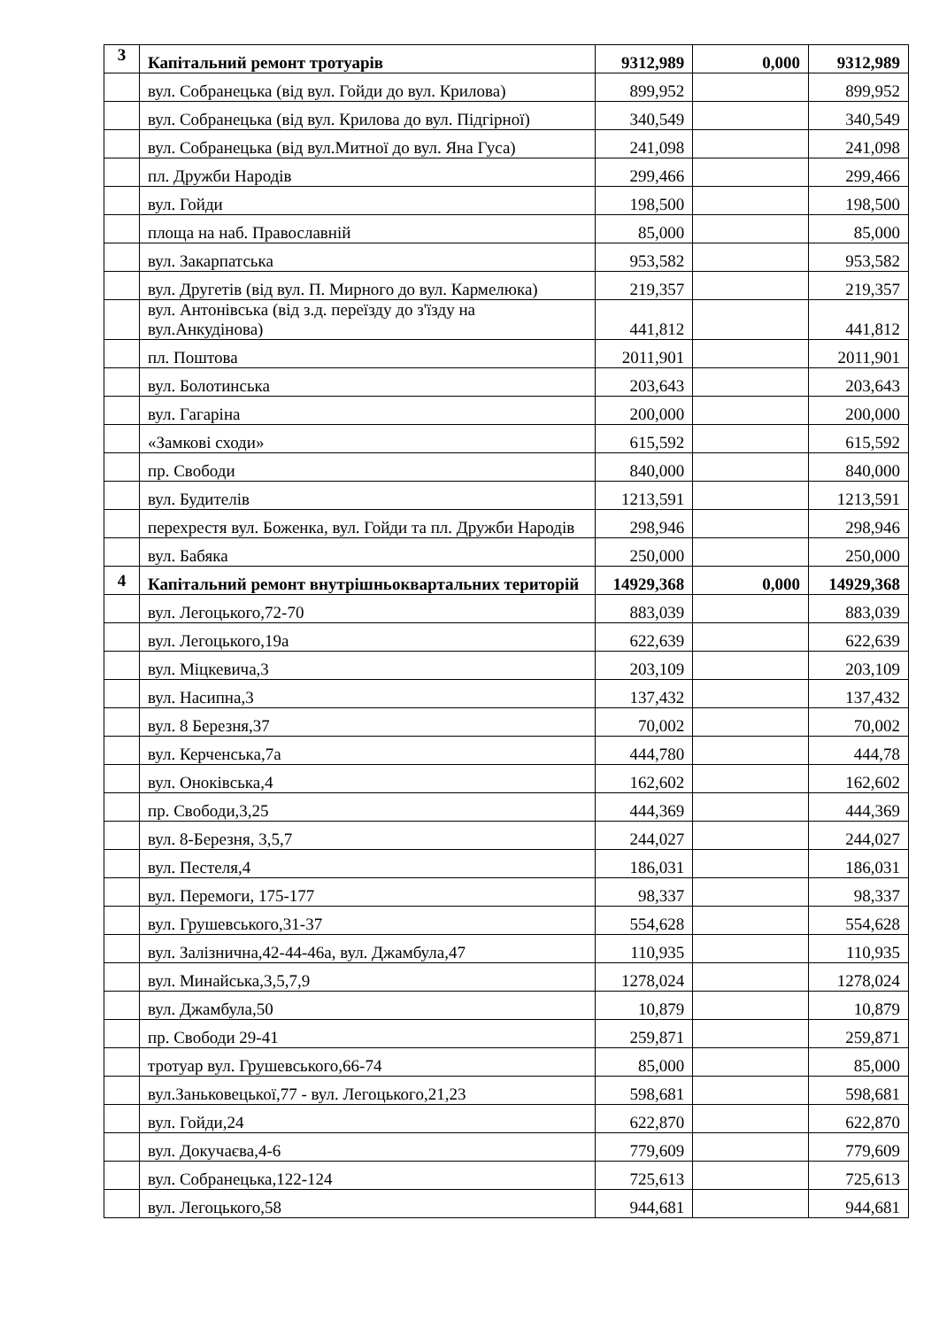| 3 | Капітальний ремонт тротуарів | 9312,989 | 0,000 | 9312,989 |
| | вул. Собранецька (від вул. Гойди до вул. Крилова) | 899,952 | | 899,952 |
| | вул. Собранецька (від вул. Крилова до вул. Підгірної) | 340,549 | | 340,549 |
| | вул. Собранецька (від вул.Митної до вул. Яна Гуса) | 241,098 | | 241,098 |
| | пл. Дружби Народів | 299,466 | | 299,466 |
| | вул. Гойди | 198,500 | | 198,500 |
| | площа на наб. Православній | 85,000 | | 85,000 |
| | вул. Закарпатська | 953,582 | | 953,582 |
| | вул. Другетів (від вул. П. Мирного до вул. Кармелюка) | 219,357 | | 219,357 |
| | вул. Антонівська (від з.д. переїзду до з'їзду на вул.Анкудінова) | 441,812 | | 441,812 |
| | пл. Поштова | 2011,901 | | 2011,901 |
| | вул. Болотинська | 203,643 | | 203,643 |
| | вул. Гагаріна | 200,000 | | 200,000 |
| | «Замкові сходи» | 615,592 | | 615,592 |
| | пр. Свободи | 840,000 | | 840,000 |
| | вул. Будителів | 1213,591 | | 1213,591 |
| | перехрестя вул. Боженка, вул. Гойди та пл. Дружби Народів | 298,946 | | 298,946 |
| | вул. Бабяка | 250,000 | | 250,000 |
| 4 | Капітальний ремонт внутрішньоквартальних територій | 14929,368 | 0,000 | 14929,368 |
| | вул. Легоцького,72-70 | 883,039 | | 883,039 |
| | вул. Легоцького,19а | 622,639 | | 622,639 |
| | вул. Міцкевича,3 | 203,109 | | 203,109 |
| | вул. Насипна,3 | 137,432 | | 137,432 |
| | вул. 8 Березня,37 | 70,002 | | 70,002 |
| | вул. Керченська,7а | 444,780 | | 444,78 |
| | вул. Оноківська,4 | 162,602 | | 162,602 |
| | пр. Свободи,3,25 | 444,369 | | 444,369 |
| | вул. 8-Березня, 3,5,7 | 244,027 | | 244,027 |
| | вул. Пестеля,4 | 186,031 | | 186,031 |
| | вул. Перемоги, 175-177 | 98,337 | | 98,337 |
| | вул. Грушевського,31-37 | 554,628 | | 554,628 |
| | вул. Залізнична,42-44-46а, вул. Джамбула,47 | 110,935 | | 110,935 |
| | вул. Минайська,3,5,7,9 | 1278,024 | | 1278,024 |
| | вул. Джамбула,50 | 10,879 | | 10,879 |
| | пр. Свободи 29-41 | 259,871 | | 259,871 |
| | тротуар вул. Грушевського,66-74 | 85,000 | | 85,000 |
| | вул.Заньковецької,77 - вул. Легоцького,21,23 | 598,681 | | 598,681 |
| | вул. Гойди,24 | 622,870 | | 622,870 |
| | вул. Докучаєва,4-6 | 779,609 | | 779,609 |
| | вул. Собранецька,122-124 | 725,613 | | 725,613 |
| | вул. Легоцького,58 | 944,681 | | 944,681 |